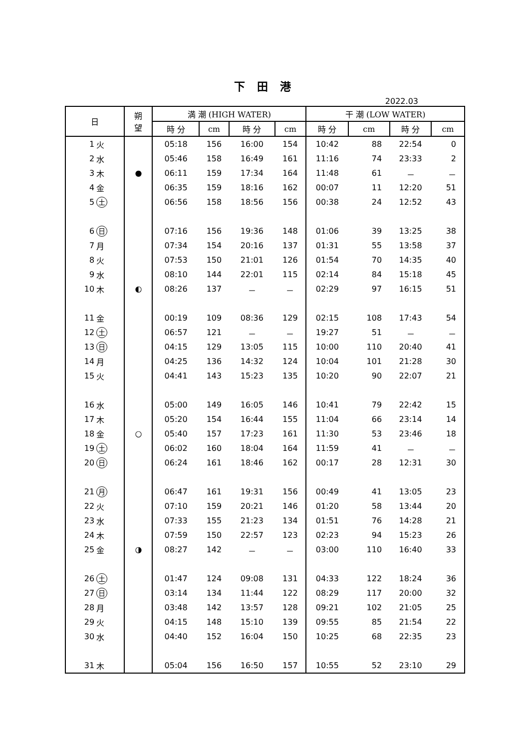下 田 港
2022.03
| 日 | | 朔 望 | 満 潮 (HIGH WATER) | | | | 干 潮 (LOW WATER) | | | |
| --- | --- | --- | --- | --- | --- | --- | --- | --- | --- | --- |
| | | | 時 分 | cm | 時 分 | cm | 時 分 | cm | 時 分 | cm |
| 1 | 火 | | 05:18 | 156 | 16:00 | 154 | 10:42 | 88 | 22:54 | 0 |
| 2 | 水 | | 05:46 | 158 | 16:49 | 161 | 11:16 | 74 | 23:33 | 2 |
| 3 | 木 | ● | 06:11 | 159 | 17:34 | 164 | 11:48 | 61 | － | － |
| 4 | 金 | | 06:35 | 159 | 18:16 | 162 | 00:07 | 11 | 12:20 | 51 |
| 5 | 土 | | 06:56 | 158 | 18:56 | 156 | 00:38 | 24 | 12:52 | 43 |
| 6 | 日 | | 07:16 | 156 | 19:36 | 148 | 01:06 | 39 | 13:25 | 38 |
| 7 | 月 | | 07:34 | 154 | 20:16 | 137 | 01:31 | 55 | 13:58 | 37 |
| 8 | 火 | | 07:53 | 150 | 21:01 | 126 | 01:54 | 70 | 14:35 | 40 |
| 9 | 水 | | 08:10 | 144 | 22:01 | 115 | 02:14 | 84 | 15:18 | 45 |
| 10 | 木 | ◐ | 08:26 | 137 | － | － | 02:29 | 97 | 16:15 | 51 |
| 11 | 金 | | 00:19 | 109 | 08:36 | 129 | 02:15 | 108 | 17:43 | 54 |
| 12 | 土 | | 06:57 | 121 | － | － | 19:27 | 51 | － | － |
| 13 | 日 | | 04:15 | 129 | 13:05 | 115 | 10:00 | 110 | 20:40 | 41 |
| 14 | 月 | | 04:25 | 136 | 14:32 | 124 | 10:04 | 101 | 21:28 | 30 |
| 15 | 火 | | 04:41 | 143 | 15:23 | 135 | 10:20 | 90 | 22:07 | 21 |
| 16 | 水 | | 05:00 | 149 | 16:05 | 146 | 10:41 | 79 | 22:42 | 15 |
| 17 | 木 | | 05:20 | 154 | 16:44 | 155 | 11:04 | 66 | 23:14 | 14 |
| 18 | 金 | ○ | 05:40 | 157 | 17:23 | 161 | 11:30 | 53 | 23:46 | 18 |
| 19 | 土 | | 06:02 | 160 | 18:04 | 164 | 11:59 | 41 | － | － |
| 20 | 日 | | 06:24 | 161 | 18:46 | 162 | 00:17 | 28 | 12:31 | 30 |
| 21 | 月 | | 06:47 | 161 | 19:31 | 156 | 00:49 | 41 | 13:05 | 23 |
| 22 | 火 | | 07:10 | 159 | 20:21 | 146 | 01:20 | 58 | 13:44 | 20 |
| 23 | 水 | | 07:33 | 155 | 21:23 | 134 | 01:51 | 76 | 14:28 | 21 |
| 24 | 木 | | 07:59 | 150 | 22:57 | 123 | 02:23 | 94 | 15:23 | 26 |
| 25 | 金 | ◑ | 08:27 | 142 | － | － | 03:00 | 110 | 16:40 | 33 |
| 26 | 土 | | 01:47 | 124 | 09:08 | 131 | 04:33 | 122 | 18:24 | 36 |
| 27 | 日 | | 03:14 | 134 | 11:44 | 122 | 08:29 | 117 | 20:00 | 32 |
| 28 | 月 | | 03:48 | 142 | 13:57 | 128 | 09:21 | 102 | 21:05 | 25 |
| 29 | 火 | | 04:15 | 148 | 15:10 | 139 | 09:55 | 85 | 21:54 | 22 |
| 30 | 水 | | 04:40 | 152 | 16:04 | 150 | 10:25 | 68 | 22:35 | 23 |
| 31 | 木 | | 05:04 | 156 | 16:50 | 157 | 10:55 | 52 | 23:10 | 29 |